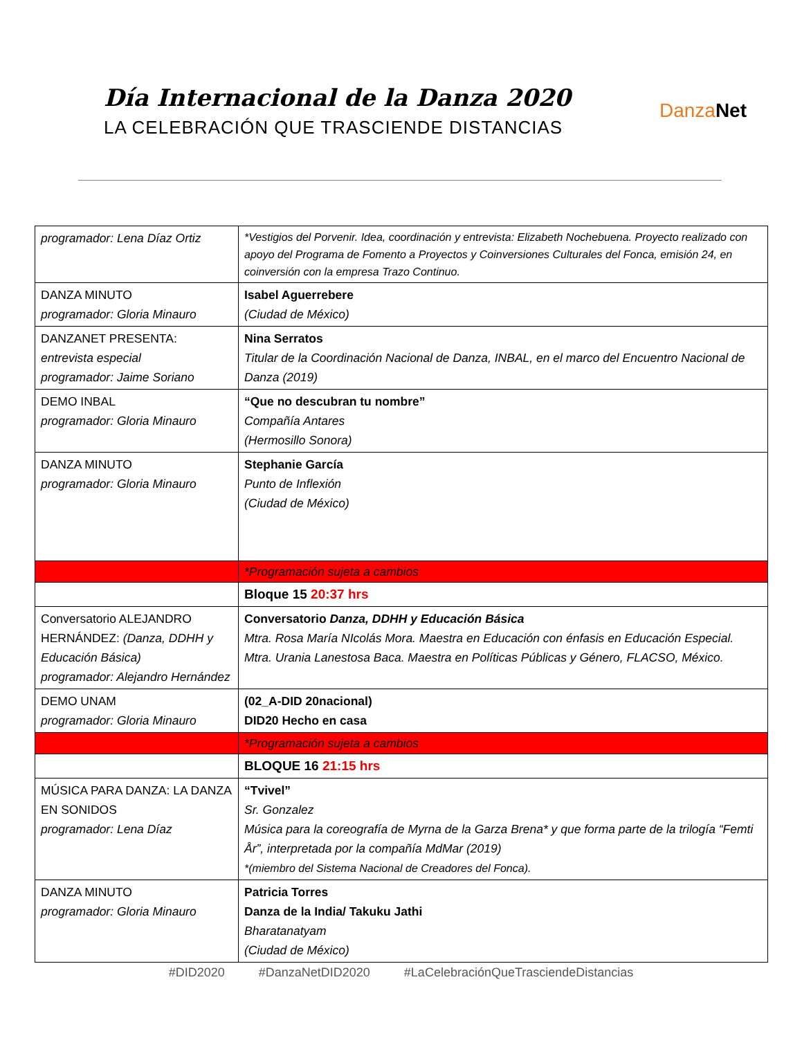Día Internacional de la Danza 2020
LA CELEBRACIÓN QUE TRASCIENDE DISTANCIAS
Danza Net
| programador: Lena Díaz Ortiz | *Vestigios del Porvenir. Idea, coordinación y entrevista: Elizabeth Nochebuena. Proyecto realizado con apoyo del Programa de Fomento a Proyectos y Coinversiones Culturales del Fonca, emisión 24, en coinversión con la empresa Trazo Continuo. |
| DANZA MINUTO programador: Gloria Minauro | Isabel Aguerrebere (Ciudad de México) |
| DANZANET PRESENTA: entrevista especial programador: Jaime Soriano | Nina Serratos Titular de la Coordinación Nacional de Danza, INBAL, en el marco del Encuentro Nacional de Danza (2019) |
| DEMO INBAL programador: Gloria Minauro | “Que no descubran tu nombre” Compañía Antares (Hermosillo Sonora) |
| DANZA MINUTO programador: Gloria Minauro | Stephanie García Punto de Inflexión (Ciudad de México) |
| | *Programación sujeta a cambios |
| | Bloque 15 20:37 hrs |
| Conversatorio ALEJANDRO HERNÁNDEZ: (Danza, DDHH y Educación Básica) programador: Alejandro Hernández | Conversatorio Danza, DDHH y Educación Básica Mtra. Rosa María NIcolás Mora. Maestra en Educación con énfasis en Educación Especial. Mtra. Urania Lanestosa Baca. Maestra en Políticas Públicas y Género, FLACSO, México. |
| DEMO UNAM programador: Gloria Minauro | (02_A-DID 20nacional) DID20 Hecho en casa |
| | *Programación sujeta a cambios |
| | BLOQUE 16 21:15 hrs |
| MÚSICA PARA DANZA: LA DANZA EN SONIDOS programador: Lena Díaz | “Tvivel” Sr. Gonzalez Música para la coreografía de Myrna de la Garza Brena* y que forma parte de la trilogía “Femti År”, interpretada por la compañía MdMar (2019) *(miembro del Sistema Nacional de Creadores del Fonca). |
| DANZA MINUTO programador: Gloria Minauro | Patricia Torres Danza de la India/ Takuku Jathi Bharatanatyam (Ciudad de México) |
#DID2020 #DanzaNetDID2020 #LaCelebraciónQueTrasciendeDistancias